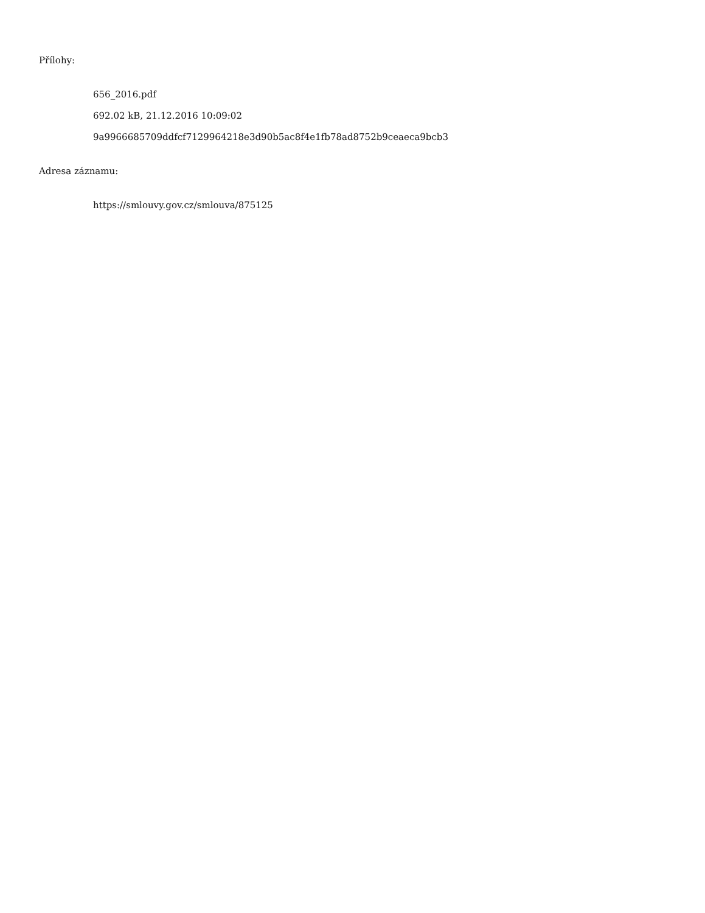Přílohy:
656_2016.pdf
692.02 kB, 21.12.2016 10:09:02
9a9966685709ddfcf7129964218e3d90b5ac8f4e1fb78ad8752b9ceaeca9bcb3
Adresa záznamu:
https://smlouvy.gov.cz/smlouva/875125